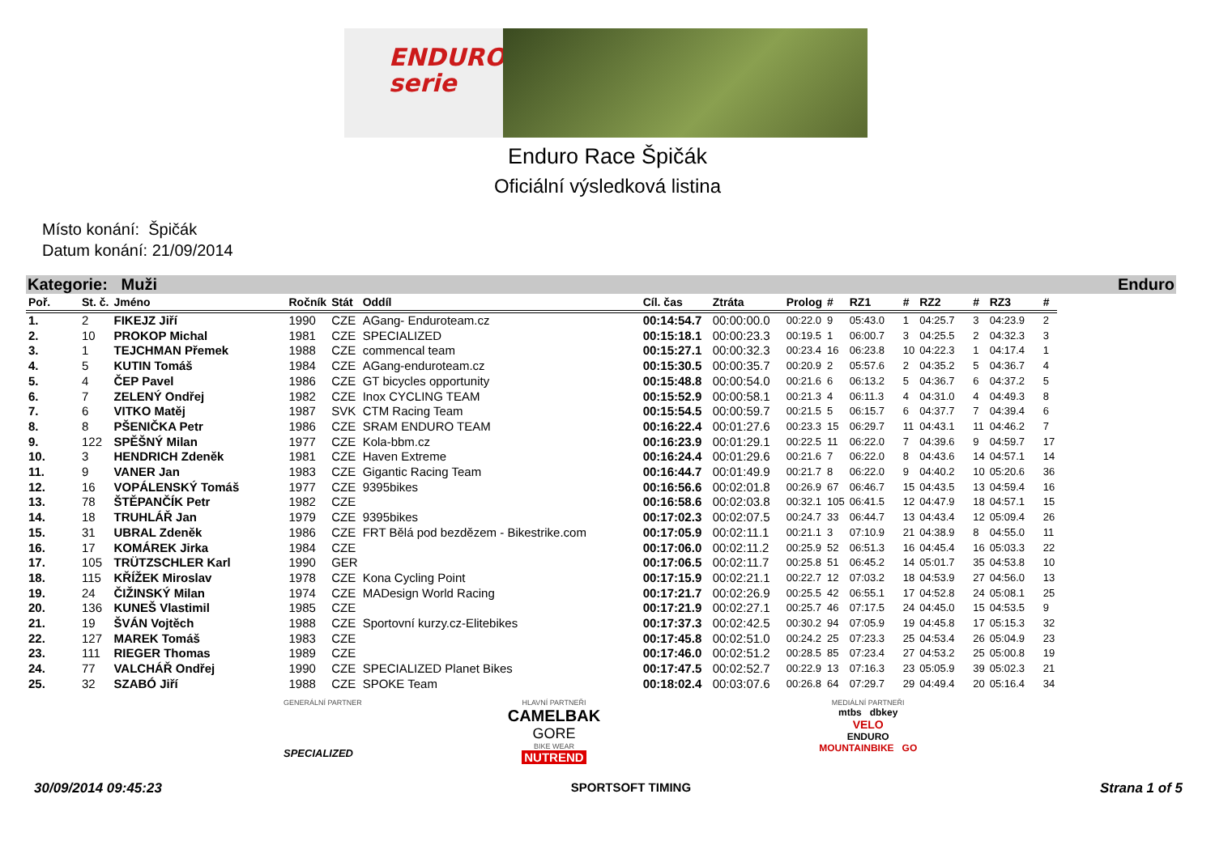ENDURO
serie
Enduro Race Špičák
Oficiální výsledková listina
Místo konání: Špičák
Datum konání: 21/09/2014
Kategorie: Muži Enduro
| Poř. | St. č. | Jméno | Ročník | Stát | Oddíl | Cíl. čas | Ztráta | Prolog | # | RZ1 | # | RZ2 | # | RZ3 | # |
| --- | --- | --- | --- | --- | --- | --- | --- | --- | --- | --- | --- | --- | --- | --- | --- |
| 1. | 2 | FIKEJZ Jiří | 1990 | CZE | AGang- Enduroteam.cz | 00:14:54.7 | 00:00:00.0 | 00:22.0 | 9 | 05:43.0 | 1 | 04:25.7 | 3 | 04:23.9 | 2 |
| 2. | 10 | PROKOP Michal | 1981 | CZE | SPECIALIZED | 00:15:18.1 | 00:00:23.3 | 00:19.5 | 1 | 06:00.7 | 3 | 04:25.5 | 2 | 04:32.3 | 3 |
| 3. | 1 | TEJCHMAN Přemek | 1988 | CZE | commencal team | 00:15:27.1 | 00:00:32.3 | 00:23.4 | 16 | 06:23.8 | 10 | 04:22.3 | 1 | 04:17.4 | 1 |
| 4. | 5 | KUTIN Tomáš | 1984 | CZE | AGang-enduroteam.cz | 00:15:30.5 | 00:00:35.7 | 00:20.9 | 2 | 05:57.6 | 2 | 04:35.2 | 5 | 04:36.7 | 4 |
| 5. | 4 | ČEP Pavel | 1986 | CZE | GT bicycles opportunity | 00:15:48.8 | 00:00:54.0 | 00:21.6 | 6 | 06:13.2 | 5 | 04:36.7 | 6 | 04:37.2 | 5 |
| 6. | 7 | ZELENÝ Ondřej | 1982 | CZE | Inox CYCLING TEAM | 00:15:52.9 | 00:00:58.1 | 00:21.3 | 4 | 06:11.3 | 4 | 04:31.0 | 4 | 04:49.3 | 8 |
| 7. | 6 | VITKO Matěj | 1987 | SVK | CTM Racing Team | 00:15:54.5 | 00:00:59.7 | 00:21.5 | 5 | 06:15.7 | 6 | 04:37.7 | 7 | 04:39.4 | 6 |
| 8. | 8 | PŠENIČKA Petr | 1986 | CZE | SRAM ENDURO TEAM | 00:16:22.4 | 00:01:27.6 | 00:23.3 | 15 | 06:29.7 | 11 | 04:43.1 | 11 | 04:46.2 | 7 |
| 9. | 122 | SPĚŠNÝ Milan | 1977 | CZE | Kola-bbm.cz | 00:16:23.9 | 00:01:29.1 | 00:22.5 | 11 | 06:22.0 | 7 | 04:39.6 | 9 | 04:59.7 | 17 |
| 10. | 3 | HENDRICH Zdeněk | 1981 | CZE | Haven Extreme | 00:16:24.4 | 00:01:29.6 | 00:21.6 | 7 | 06:22.0 | 8 | 04:43.6 | 14 | 04:57.1 | 14 |
| 11. | 9 | VANER Jan | 1983 | CZE | Gigantic Racing Team | 00:16:44.7 | 00:01:49.9 | 00:21.7 | 8 | 06:22.0 | 9 | 04:40.2 | 10 | 05:20.6 | 36 |
| 12. | 16 | VOPÁLENSKÝ Tomáš | 1977 | CZE | 9395bikes | 00:16:56.6 | 00:02:01.8 | 00:26.9 | 67 | 06:46.7 | 15 | 04:43.5 | 13 | 04:59.4 | 16 |
| 13. | 78 | ŠTĚPANČÍK Petr | 1982 | CZE | | 00:16:58.6 | 00:02:03.8 | 00:32.1 | 105 | 06:41.5 | 12 | 04:47.9 | 18 | 04:57.1 | 15 |
| 14. | 18 | TRUHLÁŘ Jan | 1979 | CZE | 9395bikes | 00:17:02.3 | 00:02:07.5 | 00:24.7 | 33 | 06:44.7 | 13 | 04:43.4 | 12 | 05:09.4 | 26 |
| 15. | 31 | UBRAL Zdeněk | 1986 | CZE | FRT Bělá pod bezdězem - Bikestrike.com | 00:17:05.9 | 00:02:11.1 | 00:21.1 | 3 | 07:10.9 | 21 | 04:38.9 | 8 | 04:55.0 | 11 |
| 16. | 17 | KOMÁREK Jirka | 1984 | CZE | | 00:17:06.0 | 00:02:11.2 | 00:25.9 | 52 | 06:51.3 | 16 | 04:45.4 | 16 | 05:03.3 | 22 |
| 17. | 105 | TRÜTZSCHLER Karl | 1990 | GER | | 00:17:06.5 | 00:02:11.7 | 00:25.8 | 51 | 06:45.2 | 14 | 05:01.7 | 35 | 04:53.8 | 10 |
| 18. | 115 | KŘÍŽEK Miroslav | 1978 | CZE | Kona Cycling Point | 00:17:15.9 | 00:02:21.1 | 00:22.7 | 12 | 07:03.2 | 18 | 04:53.9 | 27 | 04:56.0 | 13 |
| 19. | 24 | ČIŽINSKÝ Milan | 1974 | CZE | MADesign World Racing | 00:17:21.7 | 00:02:26.9 | 00:25.5 | 42 | 06:55.1 | 17 | 04:52.8 | 24 | 05:08.1 | 25 |
| 20. | 136 | KUNEŠ Vlastimil | 1985 | CZE | | 00:17:21.9 | 00:02:27.1 | 00:25.7 | 46 | 07:17.5 | 24 | 04:45.0 | 15 | 04:53.5 | 9 |
| 21. | 19 | ŠVÁN Vojtěch | 1988 | CZE | Sportovní kurzy.cz-Elitebikes | 00:17:37.3 | 00:02:42.5 | 00:30.2 | 94 | 07:05.9 | 19 | 04:45.8 | 17 | 05:15.3 | 32 |
| 22. | 127 | MAREK Tomáš | 1983 | CZE | | 00:17:45.8 | 00:02:51.0 | 00:24.2 | 25 | 07:23.3 | 25 | 04:53.4 | 26 | 05:04.9 | 23 |
| 23. | 111 | RIEGER Thomas | 1989 | CZE | | 00:17:46.0 | 00:02:51.2 | 00:28.5 | 85 | 07:23.4 | 27 | 04:53.2 | 25 | 05:00.8 | 19 |
| 24. | 77 | VALCHÁŘ Ondřej | 1990 | CZE | SPECIALIZED Planet Bikes | 00:17:47.5 | 00:02:52.7 | 00:22.9 | 13 | 07:16.3 | 23 | 05:05.9 | 39 | 05:02.3 | 21 |
| 25. | 32 | SZABÓ Jiří | 1988 | CZE | SPOKE Team | 00:18:02.4 | 00:03:07.6 | 00:26.8 | 64 | 07:29.7 | 29 | 04:49.4 | 20 | 05:16.4 | 34 |
GENERÁLNÍ PARTNER
SPECIALIZED
HLAVNÍ PARTNEŘI
CAMELBAK
GORE
BIKE WEAR
NUTREND
MEDIÁLNÍ PARTNEŘI
mtbs dbkey
VELO
ENDURO
MOUNTAINBIKE GO
30/09/2014 09:45:23 SPORTSOFT TIMING Strana 1 of 5